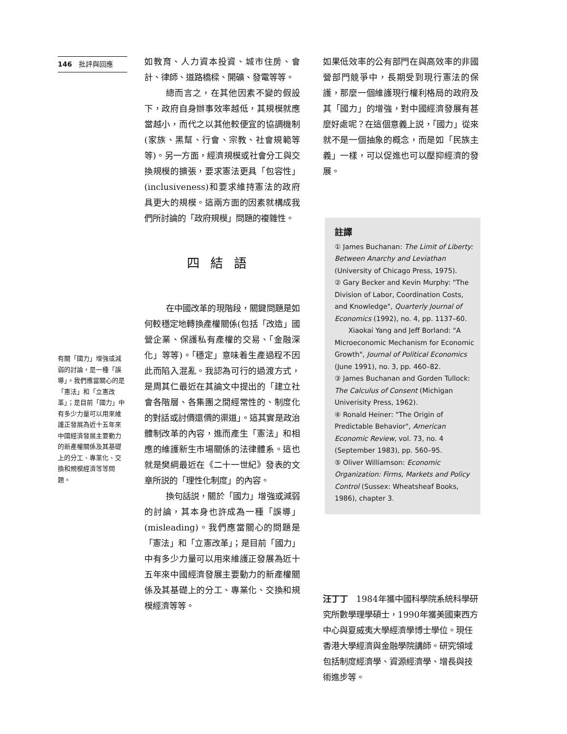146　批評與回應
如教育、人力資本投資、城市住房、會計、律師、道路橋樑、開礦、發電等等。
總而言之，在其他因素不變的假設下，政府自身辦事效率越低，其規模就應當越小，而代之以其他較便宜的協調機制(家族、黑幫、行會、宗教、社會規範等等)。另一方面，經濟規模或社會分工與交換規模的擴張，要求憲法更具「包容性」(inclusiveness)和要求維持憲法的政府具更大的規模。這兩方面的因素就構成我們所討論的「政府規模」問題的複雜性。
四結語
在中國改革的現階段，關鍵問題是如何較穩定地轉換產權關係(包括「改造」國營企業、保護私有產權的交易、「金融深化」等等)。「穩定」意味着生產過程不因此而陷入混亂。我認為可行的過渡方式，是周其仁最近在其論文中提出的「建立社會各階層、各集團之間經常性的、制度化的對話或討價還價的渠道」。這其實是政治體制改革的內容，進而產生「憲法」和相應的維護新生市場關係的法律體系。這也就是樊綱最近在《二十一世紀》發表的文章所説的「理性化制度」的內容。
換句話説，關於「國力」增強或減弱的討論，其本身也許成為一種「誤導」(misleading)。我們應當關心的問題是「憲法」和「立憲改革」；是目前「國力」中有多少力量可以用來維護正發展為近十五年來中國經濟發展主要動力的新產權關係及其基礎上的分工、專業化、交換和規模經濟等等。
有關「國力」增強或減弱的討論，是一種「誤導」。我們應當關心的是「憲法」和「立憲改革」；是目前「國力」中有多少力量可以用來維護正發展為近十五年來中國經濟發展主要動力的新產權關係及其基礎上的分工、專業化、交換和規模經濟等等問題。
如果低效率的公有部門在與高效率的非國營部門競爭中，長期受到現行憲法的保護，那麼一個維護現行權利格局的政府及其「國力」的增強，對中國經濟發展有甚麼好處呢？在這個意義上説，「國力」從來就不是一個抽象的概念，而是如「民族主義」一樣，可以促進也可以壓抑經濟的發展。
註譯
① James Buchanan: The Limit of Liberty: Between Anarchy and Leviathan (University of Chicago Press, 1975).
② Gary Becker and Kevin Murphy: "The Division of Labor, Coordination Costs, and Knowledge", Quarterly Journal of Economics (1992), no. 4, pp. 1137–60.
Xiaokai Yang and Jeff Borland: "A Microeconomic Mechanism for Economic Growth", Journal of Political Economics (June 1991), no. 3, pp. 460–82.
③ James Buchanan and Gorden Tullock: The Calculus of Consent (Michigan Univerisity Press, 1962).
④ Ronald Heiner: "The Origin of Predictable Behavior", American Economic Review, vol. 73, no. 4 (September 1983), pp. 560–95.
⑤ Oliver Williamson: Economic Organization: Firms, Markets and Policy Control (Sussex: Wheatsheaf Books, 1986), chapter 3.
汪丁丁　1984年獲中國科學院系統科學研究所數學理學碩士，1990年獲美國東西方中心與夏威夷大學經濟學博士學位。現任香港大學經濟與金融學院講師。研究領域包括制度經濟學、資源經濟學、增長與技術進步等。